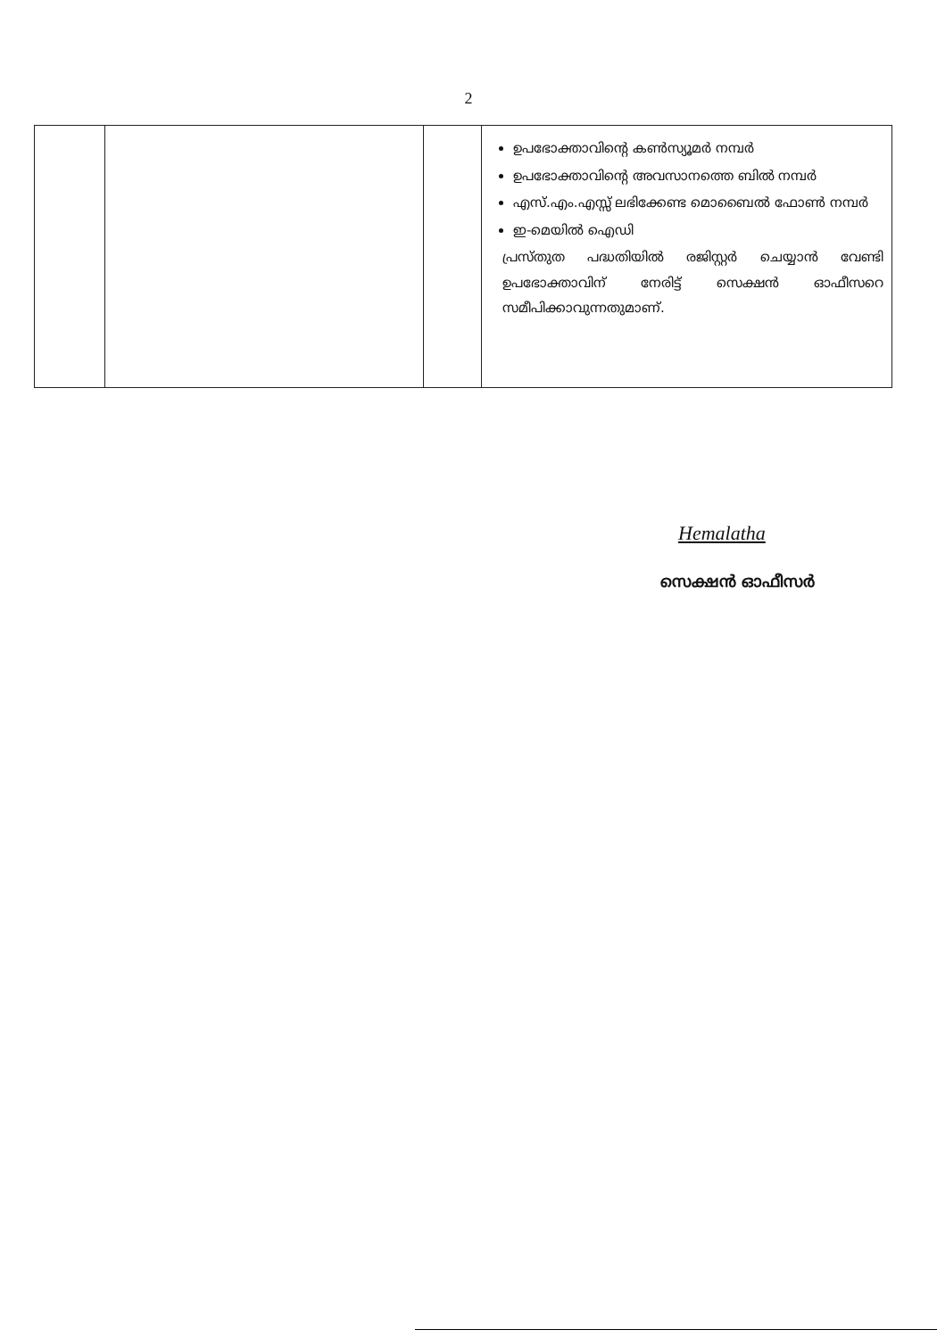2
| | | | ഉപഭോക്താവിന്റെ കൺസ്യൂമർ നമ്പർ ഉപഭോക്താവിന്റെ അവസാനത്തെ ബിൽ നമ്പർ എസ്.എം.എസ്സ് ലഭിക്കേണ്ട മൊബൈൽ ഫോൺ നമ്പർ ഇ-മെയിൽ ഐഡി പ്രസ്തുത പദ്ധതിയിൽ രജിസ്റ്റർ ചെയ്യാൻ വേണ്ടി ഉപഭോക്താവിന് നേരിട്ട് സെക്ഷൻ ഓഫീസറെ സമീപിക്കാവുന്നതുമാണ്. |
Hemalatha
സെക്ഷൻ ഓഫീസർ